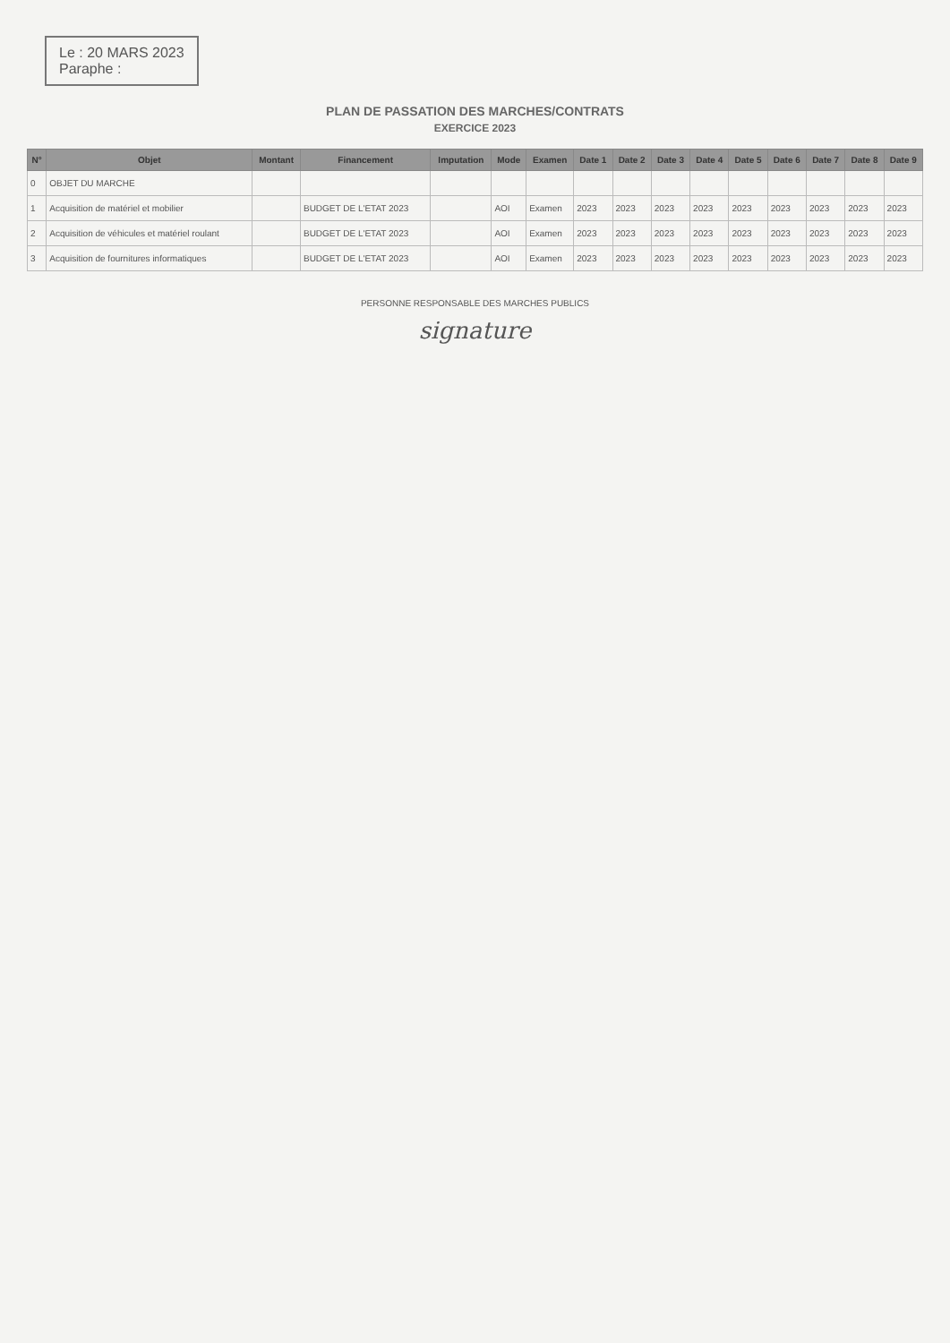Le : 20 MARS 2023
Paraphe :
PLAN DE PASSATION DES MARCHES/CONTRATS
EXERCICE 2023
| N° | Objet | Montant | Financement | Imputation | Mode | Examen | Date 1 | Date 2 | Date 3 | Date 4 | Date 5 | Date 6 | Date 7 | Date 8 | Date 9 |
| --- | --- | --- | --- | --- | --- | --- | --- | --- | --- | --- | --- | --- | --- | --- | --- |
| 0 | OBJET DU MARCHE | | | | | | | | | | | | | | |
| 1 | Acquisition de matériel et mobilier | | BUDGET DE L'ETAT 2023 | | AOI | Examen | 2023 | 2023 | 2023 | 2023 | 2023 | 2023 | 2023 | 2023 | 2023 |
| 2 | Acquisition de véhicules et matériel roulant | | BUDGET DE L'ETAT 2023 | | AOI | Examen | 2023 | 2023 | 2023 | 2023 | 2023 | 2023 | 2023 | 2023 | 2023 |
| 3 | Acquisition de fournitures informatiques | | BUDGET DE L'ETAT 2023 | | AOI | Examen | 2023 | 2023 | 2023 | 2023 | 2023 | 2023 | 2023 | 2023 | 2023 |
PERSONNE RESPONSABLE DES MARCHES PUBLICS
signature